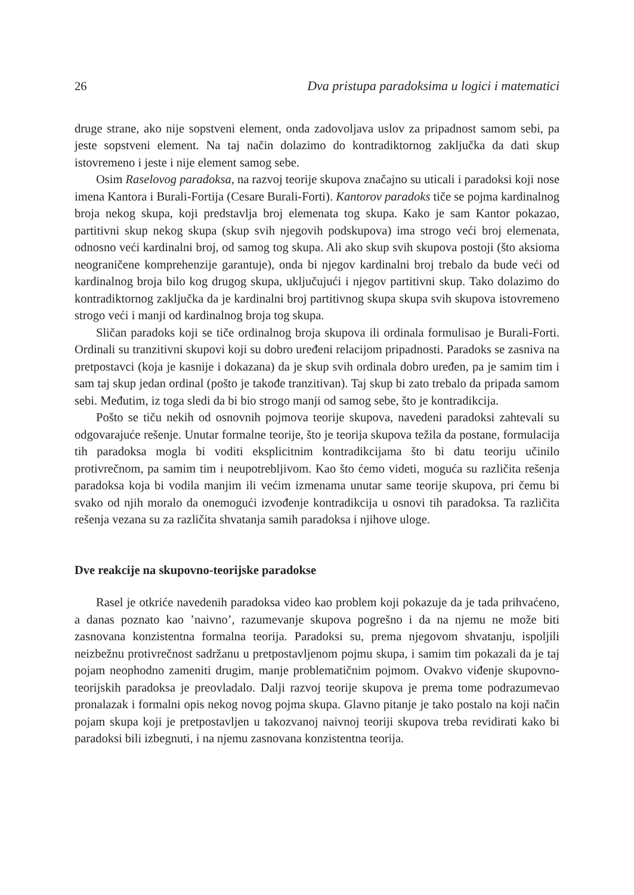26 Dva pristupa paradoksima u logici i matematici
druge strane, ako nije sopstveni element, onda zadovoljava uslov za pripadnost samom sebi, pa jeste sopstveni element. Na taj način dolazimo do kontradiktornog zaključka da dati skup istovremeno i jeste i nije element samog sebe.
Osim Raselovog paradoksa, na razvoj teorije skupova značajno su uticali i paradoksi koji nose imena Kantora i Burali-Fortija (Cesare Burali-Forti). Kantorov paradoks tiče se pojma kardinalnog broja nekog skupa, koji predstavlja broj elemenata tog skupa. Kako je sam Kantor pokazao, partitivni skup nekog skupa (skup svih njegovih podskupova) ima strogo veći broj elemenata, odnosno veći kardinalni broj, od samog tog skupa. Ali ako skup svih skupova postoji (što aksioma neograničene komprehenzije garantuje), onda bi njegov kardinalni broj trebalo da bude veći od kardinalnog broja bilo kog drugog skupa, uključujući i njegov partitivni skup. Tako dolazimo do kontradiktornog zaključka da je kardinalni broj partitivnog skupa skupa svih skupova istovremeno strogo veći i manji od kardinalnog broja tog skupa.
Sličan paradoks koji se tiče ordinalnog broja skupova ili ordinala formulisao je Burali-Forti. Ordinali su tranzitivni skupovi koji su dobro uređeni relacijom pripadnosti. Paradoks se zasniva na pretpostavci (koja je kasnije i dokazana) da je skup svih ordinala dobro uređen, pa je samim tim i sam taj skup jedan ordinal (pošto je takođe tranzitivan). Taj skup bi zato trebalo da pripada samom sebi. Međutim, iz toga sledi da bi bio strogo manji od samog sebe, što je kontradikcija.
Pošto se tiču nekih od osnovnih pojmova teorije skupova, navedeni paradoksi zahtevali su odgovarajuće rešenje. Unutar formalne teorije, što je teorija skupova težila da postane, formulacija tih paradoksa mogla bi voditi eksplicitnim kontradikcijama što bi datu teoriju učinilo protivrečnom, pa samim tim i neupotrebljivom. Kao što ćemo videti, moguća su različita rešenja paradoksa koja bi vodila manjim ili većim izmenama unutar same teorije skupova, pri čemu bi svako od njih moralo da onemogući izvođenje kontradikcija u osnovi tih paradoksa. Ta različita rešenja vezana su za različita shvatanja samih paradoksa i njihove uloge.
Dve reakcije na skupovno-teorijske paradokse
Rasel je otkriće navedenih paradoksa video kao problem koji pokazuje da je tada prihvaćeno, a danas poznato kao ’naivno’, razumevanje skupova pogrešno i da na njemu ne može biti zasnovana konzistentna formalna teorija. Paradoksi su, prema njegovom shvatanju, ispoljili neizbežnu protivrečnost sadržanu u pretpostavljenom pojmu skupa, i samim tim pokazali da je taj pojam neophodno zameniti drugim, manje problematičnim pojmom. Ovakvo viđenje skupovno-teorijskih paradoksa je preovladalo. Dalji razvoj teorije skupova je prema tome podrazumevao pronalazak i formalni opis nekog novog pojma skupa. Glavno pitanje je tako postalo na koji način pojam skupa koji je pretpostavljen u takozvanoj naivnoj teoriji skupova treba revidirati kako bi paradoksi bili izbegnuti, i na njemu zasnovana konzistentna teorija.